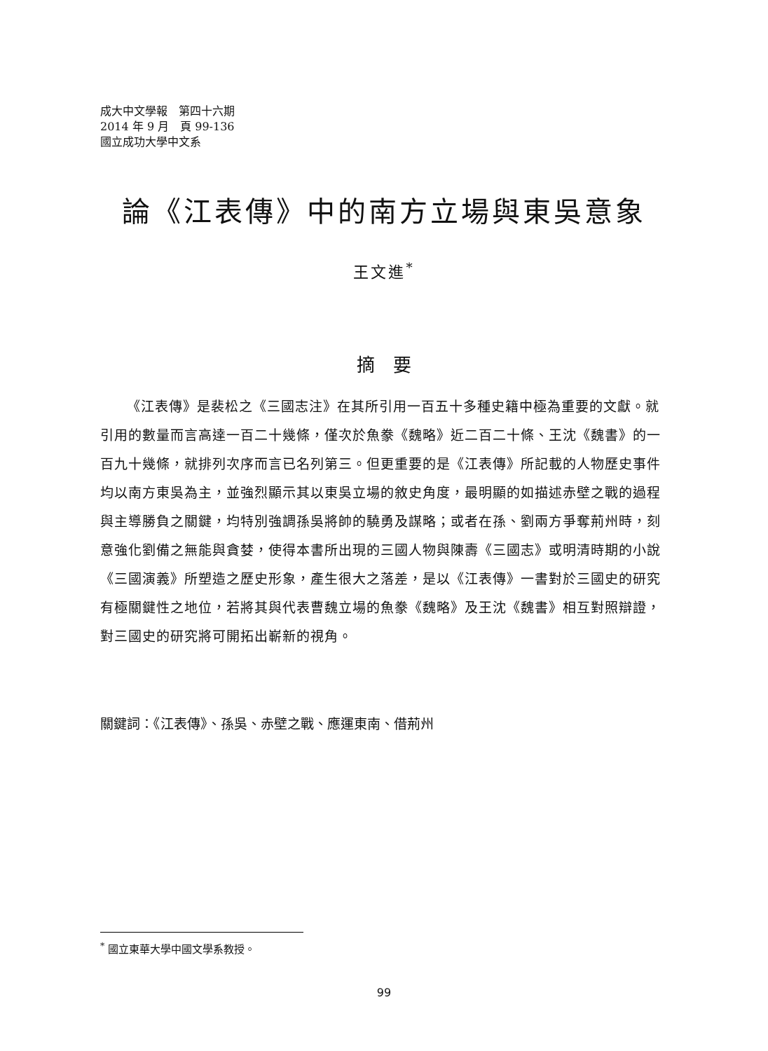成大中文學報　第四十六期
2014 年 9 月　頁 99-136
國立成功大學中文系
論《江表傳》中的南方立場與東吳意象
王文進<sup>*</sup>
摘　要
《江表傳》是裴松之《三國志注》在其所引用一百五十多種史籍中極為重要的文獻。就引用的數量而言高達一百二十幾條，僅次於魚豢《魏略》近二百二十條、王沈《魏書》的一百九十幾條，就排列次序而言已名列第三。但更重要的是《江表傳》所記載的人物歷史事件均以南方東吳為主，並強烈顯示其以東吳立場的敘史角度，最明顯的如描述赤壁之戰的過程與主導勝負之關鍵，均特別強調孫吳將帥的驍勇及謀略；或者在孫、劉兩方爭奪荊州時，刻意強化劉備之無能與貪婪，使得本書所出現的三國人物與陳壽《三國志》或明清時期的小說《三國演義》所塑造之歷史形象，產生很大之落差，是以《江表傳》一書對於三國史的研究有極關鍵性之地位，若將其與代表曹魏立場的魚豢《魏略》及王沈《魏書》相互對照辯證，對三國史的研究將可開拓出嶄新的視角。
關鍵詞：《江表傳》、孫吳、赤壁之戰、應運東南、借荊州
<sup>*</sup> 國立東華大學中國文學系教授。
99